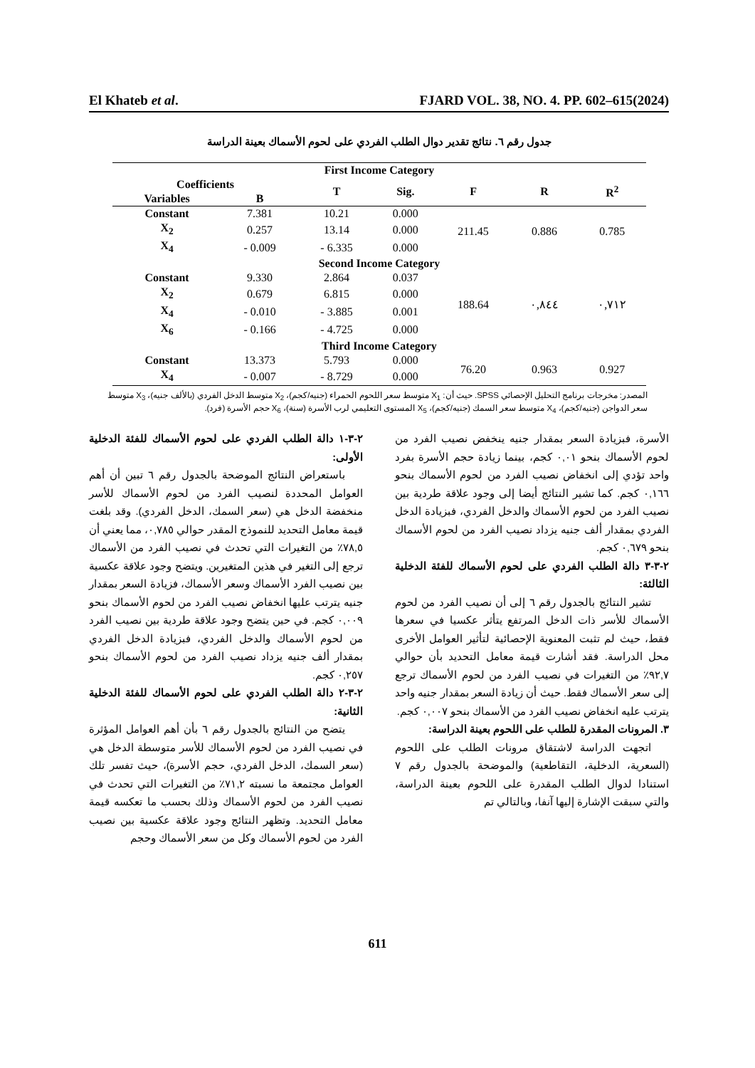El Khateb et al. FJARD VOL. 38, NO. 4. PP. 602–615(2024)
جدول رقم ٦. نتائج تقدير دوال الطلب الفردي على لحوم الأسماك بعينة الدراسة
| First Income Category | | | | | | |
| --- | --- | --- | --- | --- | --- | --- |
| Coefficients | | T | Sig. | F | R | R<sup>2</sup> |
| Variables | B | | | | | |
| Constant | 7.381 | 10.21 | 0.000 | 211.45 | 0.886 | 0.785 |
| X<sub>2</sub> | 0.257 | 13.14 | 0.000 | | | |
| X<sub>4</sub> | - 0.009 | - 6.335 | 0.000 | | | |
| Second Income Category | | | | | | |
| Constant | 9.330 | 2.864 | 0.037 | 188.64 | ٠,٨٤٤ | ٠,٧١٢ |
| X<sub>2</sub> | 0.679 | 6.815 | 0.000 | | | |
| X<sub>4</sub> | - 0.010 | - 3.885 | 0.001 | | | |
| X<sub>6</sub> | - 0.166 | - 4.725 | 0.000 | | | |
| Third Income Category | | | | | | |
| Constant | 13.373 | 5.793 | 0.000 | 76.20 | 0.963 | 0.927 |
| X<sub>4</sub> | - 0.007 | - 8.729 | 0.000 | | | |
المصدر: مخرجات برنامج التحليل الإحصائي SPSS. حيث أن: X<sub>1</sub> متوسط سعر اللحوم الحمراء (جنيه/كجم)، X<sub>2</sub> متوسط الدخل الفردي (بالألف جنيه)، X<sub>3</sub> متوسط سعر الدواجن (جنيه/كجم)، X<sub>4</sub> متوسط سعر السمك (جنيه/كجم)، X<sub>5</sub> المستوى التعليمي لرب الأسرة (سنة)، X<sub>6</sub> حجم الأسرة (فرد).
٢-٣-١ دالة الطلب الفردي على لحوم الأسماك للفئة الدخلية الأولى:
باستعراض النتائج الموضحة بالجدول رقم ٦ تبين أن أهم العوامل المحددة لنصيب الفرد من لحوم الأسماك للأسر منخفضة الدخل هي (سعر السمك، الدخل الفردي). وقد بلغت قيمة معامل التحديد للنموذج المقدر حوالي ٠,٧٨٥، مما يعني أن ٧٨,٥٪ من التغيرات التي تحدث في نصيب الفرد من الأسماك ترجع إلى التغير في هذين المتغيرين. ويتضح وجود علاقة عكسية بين نصيب الفرد الأسماك وسعر الأسماك، فزيادة السعر بمقدار جنيه يترتب عليها انخفاض نصيب الفرد من لحوم الأسماك بنحو ٠,٠٠٩ كجم. في حين يتضح وجود علاقة طردية بين نصيب الفرد من لحوم الأسماك والدخل الفردي، فبزيادة الدخل الفردي بمقدار ألف جنيه يزداد نصيب الفرد من لحوم الأسماك بنحو ٠,٢٥٧ كجم.
٢-٣-٢ دالة الطلب الفردي على لحوم الأسماك للفئة الدخلية الثانية:
يتضح من النتائج بالجدول رقم ٦ بأن أهم العوامل المؤثرة في نصيب الفرد من لحوم الأسماك للأسر متوسطة الدخل هي (سعر السمك، الدخل الفردي، حجم الأسرة)، حيث تفسر تلك العوامل مجتمعة ما نسبته ٧١,٢٪ من التغيرات التي تحدث في نصيب الفرد من لحوم الأسماك وذلك بحسب ما تعكسه قيمة معامل التحديد. وتظهر النتائج وجود علاقة عكسية بين نصيب الفرد من لحوم الأسماك وكل من سعر الأسماك وحجم
الأسرة، فبزيادة السعر بمقدار جنيه ينخفض نصيب الفرد من لحوم الأسماك بنحو ٠,٠١ كجم، بينما زيادة حجم الأسرة بفرد واحد تؤدي إلى انخفاض نصيب الفرد من لحوم الأسماك بنحو ٠,١٦٦ كجم. كما تشير النتائج أيضا إلى وجود علاقة طردية بين نصيب الفرد من لحوم الأسماك والدخل الفردي، فبزيادة الدخل الفردي بمقدار ألف جنيه يزداد نصيب الفرد من لحوم الأسماك بنحو ٠,٦٧٩ كجم.
٢-٣-٣ دالة الطلب الفردي على لحوم الأسماك للفئة الدخلية الثالثة:
تشير النتائج بالجدول رقم ٦ إلى أن نصيب الفرد من لحوم الأسماك للأسر ذات الدخل المرتفع يتأثر عكسيا في سعرها فقط، حيث لم تثبت المعنوية الإحصائية لتأثير العوامل الأخرى محل الدراسة. فقد أشارت قيمة معامل التحديد بأن حوالي ٩٢,٧٪ من التغيرات في نصيب الفرد من لحوم الأسماك ترجع إلى سعر الأسماك فقط. حيث أن زيادة السعر بمقدار جنيه واحد يترتب عليه انخفاض نصيب الفرد من الأسماك بنحو ٠,٠٠٧ كجم.
٣. المرونات المقدرة للطلب على اللحوم بعينة الدراسة:
اتجهت الدراسة لاشتقاق مرونات الطلب على اللحوم (السعرية، الدخلية، التقاطعية) والموضحة بالجدول رقم ٧ استنادا لدوال الطلب المقدرة على اللحوم بعينة الدراسة، والتي سبقت الإشارة إليها آنفا، وبالتالي تم
611